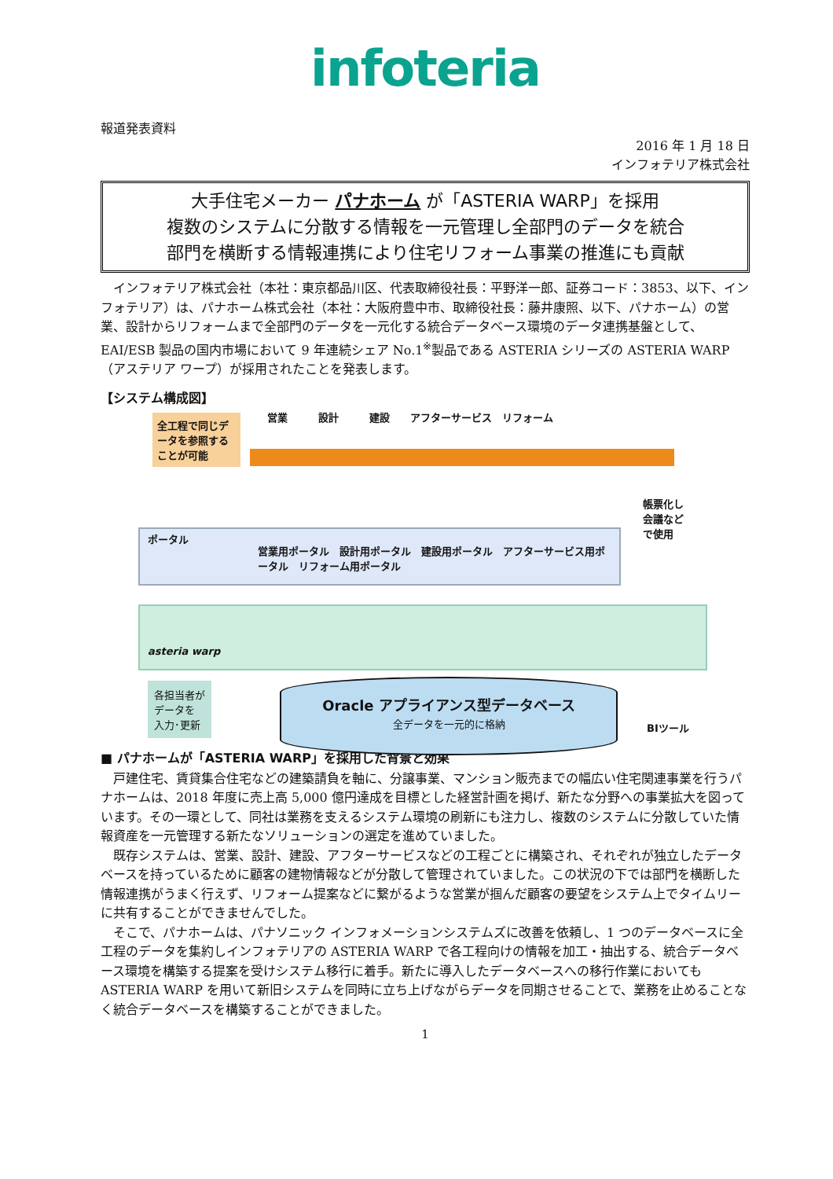infoteria
報道発表資料
2016 年 1 月 18 日
インフォテリア株式会社
大手住宅メーカー パナホーム が「ASTERIA WARP」を採用
複数のシステムに分散する情報を一元管理し全部門のデータを統合
部門を横断する情報連携により住宅リフォーム事業の推進にも貢献
インフォテリア株式会社（本社：東京都品川区、代表取締役社長：平野洋一郎、証券コード：3853、以下、インフォテリア）は、パナホーム株式会社（本社：大阪府豊中市、取締役社長：藤井康照、以下、パナホーム）の営業、設計からリフォームまで全部門のデータを一元化する統合データベース環境のデータ連携基盤として、EAI/ESB 製品の国内市場において 9 年連続シェア No.1<sup>※</sup>製品である ASTERIA シリーズの ASTERIA WARP（アステリア ワープ）が採用されたことを発表します。
【システム構成図】
全工程で同じデータを参照することが可能
営業　　　設計　　　建設　　アフターサービス　リフォーム
ポータル
営業用ポータル　設計用ポータル　建設用ポータル　アフターサービス用ポータル　リフォーム用ポータル
帳票化し
会議など
で使用
asteria warp
各担当者が
データを
入力･更新
Oracle アプライアンス型データベース
全データを一元的に格納
BIツール
■ パナホームが「ASTERIA WARP」を採用した背景と効果
戸建住宅、賃貸集合住宅などの建築請負を軸に、分譲事業、マンション販売までの幅広い住宅関連事業を行うパナホームは、2018 年度に売上高 5,000 億円達成を目標とした経営計画を掲げ、新たな分野への事業拡大を図っています。その一環として、同社は業務を支えるシステム環境の刷新にも注力し、複数のシステムに分散していた情報資産を一元管理する新たなソリューションの選定を進めていました。
既存システムは、営業、設計、建設、アフターサービスなどの工程ごとに構築され、それぞれが独立したデータベースを持っているために顧客の建物情報などが分散して管理されていました。この状況の下では部門を横断した情報連携がうまく行えず、リフォーム提案などに繋がるような営業が掴んだ顧客の要望をシステム上でタイムリーに共有することができませんでした。
そこで、パナホームは、パナソニック インフォメーションシステムズに改善を依頼し、1 つのデータベースに全工程のデータを集約しインフォテリアの ASTERIA WARP で各工程向けの情報を加工・抽出する、統合データベース環境を構築する提案を受けシステム移行に着手。新たに導入したデータベースへの移行作業においても ASTERIA WARP を用いて新旧システムを同時に立ち上げながらデータを同期させることで、業務を止めることなく統合データベースを構築することができました。
1